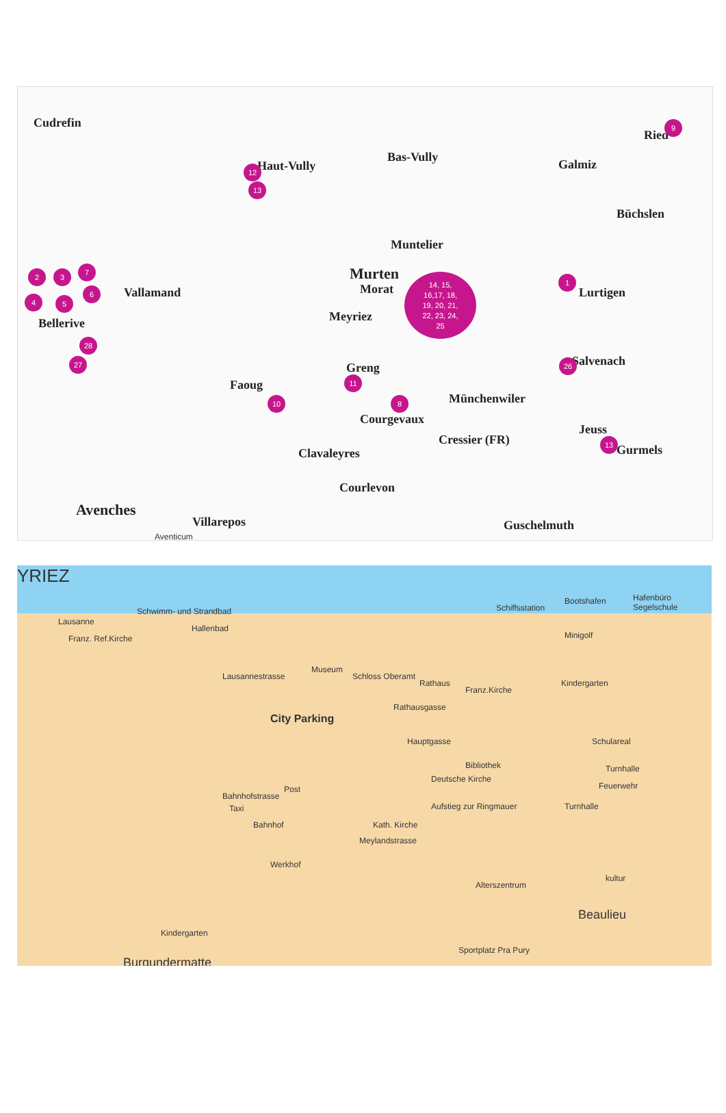Cudrefin
Haut-Vully
Bas-Vully
Galmiz
Ried
Büchslen
Muntelier
Murten
Morat
Meyriez
Lurtigen
Salvenach
Bellerive
Vallamand
Greng
Faoug
Münchenwiler
Courgevaux
Cressier (FR)
Jeuss
Gurmels
Clavaleyres
Courlevon
Avenches
Villarepos Guschelmuth
Aventicum
9
12
13
2 3
7
4
6
5
14, 15,
16,17, 18,
19, 20, 21,
22, 23, 24,
25
1
28
27
11
26
10 8
13
YRIEZ
Schwimm- und Strandbad Schiffsstation
Bootshafen Hafenbüro Segelschule
Lausanne
Hallenbad
Franz. Ref.Kirche Minigolf
Museum
Schloss Oberamt
Lausannestrasse
Rathaus
Franz.Kirche
Kindergarten
Rathausgasse
City Parking
Hauptgasse Schulareal
Bibliothek
Deutsche Kirche
Turnhalle
Feuerwehr
Post
Bahnhofstrasse
Taxi Aufstieg zur Ringmauer Turnhalle
Bahnhof Kath. Kirche
Meylandstrasse
Werkhof
Alterszentrum
kultur
Beaulieu
Kindergarten
Sportplatz Pra Pury
Burgundermatte